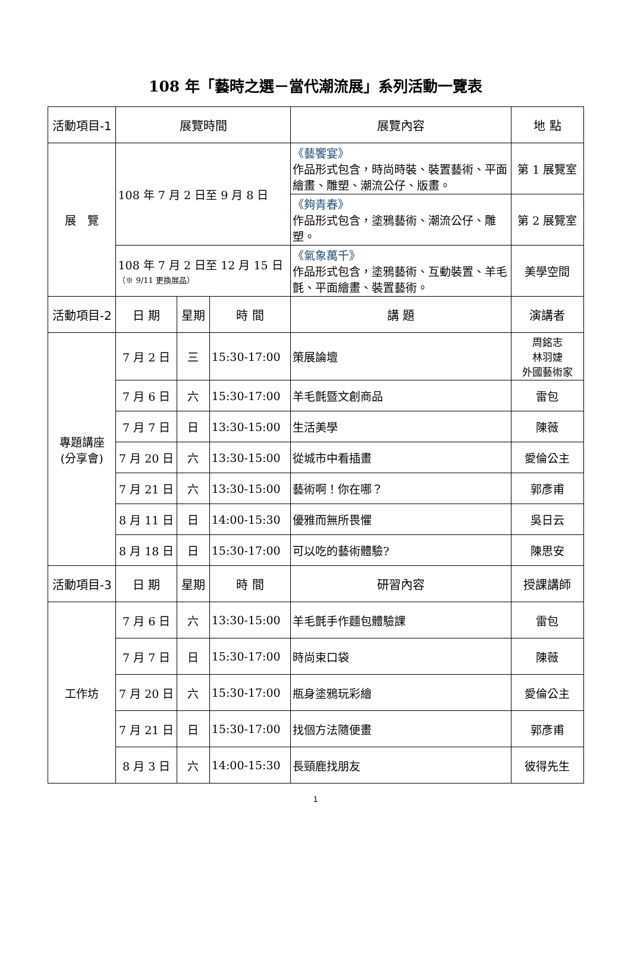108 年「藝時之選－當代潮流展」系列活動一覽表
| 活動項目-1 | 展覽時間 | | | 展覽內容 | 地 點 |
| --- | --- | --- | --- | --- | --- |
| 展 覽 | 108 年 7 月 2 日至 9 月 8 日 | | | 《藝饗宴》 作品形式包含，時尚時裝、裝置藝術、平面繪畫、雕塑、潮流公仔、版畫。 | 第 1 展覽室 |
| | | | | 《夠青春》 作品形式包含，塗鴉藝術、潮流公仔、雕塑。 | 第 2 展覽室 |
| | 108 年 7 月 2 日至 12 月 15 日 （※ 9/11 更換展品） | | | 《氣象萬千》 作品形式包含，塗鴉藝術、互動裝置、羊毛氈、平面繪畫、裝置藝術。 | 美學空間 |
| 活動項目-2 | 日 期 | 星期 | 時 間 | 講 題 | 演講者 |
| 專題講座 (分享會) | 7 月 2 日 | 三 | 15:30-17:00 | 策展論壇 | 周銘志 林羽婕 外國藝術家 |
| | 7 月 6 日 | 六 | 15:30-17:00 | 羊毛氈暨文創商品 | 雷包 |
| | 7 月 7 日 | 日 | 13:30-15:00 | 生活美學 | 陳薇 |
| | 7 月 20 日 | 六 | 13:30-15:00 | 從城市中看插畫 | 愛倫公主 |
| | 7 月 21 日 | 六 | 13:30-15:00 | 藝術啊！你在哪？ | 郭彥甫 |
| | 8 月 11 日 | 日 | 14:00-15:30 | 優雅而無所畏懼 | 吳日云 |
| | 8 月 18 日 | 日 | 15:30-17:00 | 可以吃的藝術體驗? | 陳思安 |
| 活動項目-3 | 日 期 | 星期 | 時 間 | 研習內容 | 授課講師 |
| 工作坊 | 7 月 6 日 | 六 | 13:30-15:00 | 羊毛氈手作麵包體驗課 | 雷包 |
| | 7 月 7 日 | 日 | 15:30-17:00 | 時尚束口袋 | 陳薇 |
| | 7 月 20 日 | 六 | 15:30-17:00 | 瓶身塗鴉玩彩繪 | 愛倫公主 |
| | 7 月 21 日 | 日 | 15:30-17:00 | 找個方法隨便畫 | 郭彥甫 |
| | 8 月 3 日 | 六 | 14:00-15:30 | 長頸鹿找朋友 | 彼得先生 |
1